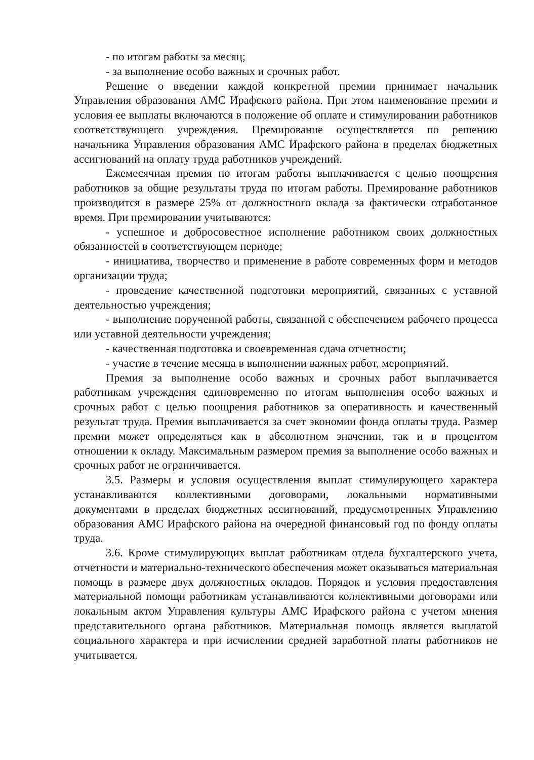- по итогам работы за месяц;
- за выполнение особо важных и срочных работ.
Решение о введении каждой конкретной премии принимает начальник Управления образования АМС Ирафского района. При этом наименование премии и условия ее выплаты включаются в положение об оплате и стимулировании работников соответствующего учреждения. Премирование осуществляется по решению начальника Управления образования АМС Ирафского района в пределах бюджетных ассигнований на оплату труда работников учреждений.
Ежемесячная премия по итогам работы выплачивается с целью поощрения работников за общие результаты труда по итогам работы. Премирование работников производится в размере 25% от должностного оклада за фактически отработанное время. При премировании учитываются:
- успешное и добросовестное исполнение работником своих должностных обязанностей в соответствующем периоде;
- инициатива, творчество и применение в работе современных форм и методов организации труда;
- проведение качественной подготовки мероприятий, связанных с уставной деятельностью учреждения;
- выполнение порученной работы, связанной с обеспечением рабочего процесса или уставной деятельности учреждения;
- качественная подготовка и своевременная сдача отчетности;
- участие в течение месяца в выполнении важных работ, мероприятий.
Премия за выполнение особо важных и срочных работ выплачивается работникам учреждения единовременно по итогам выполнения особо важных и срочных работ с целью поощрения работников за оперативность и качественный результат труда. Премия выплачивается за счет экономии фонда оплаты труда. Размер премии может определяться как в абсолютном значении, так и в процентом отношении к окладу. Максимальным размером премия за выполнение особо важных и срочных работ не ограничивается.
3.5. Размеры и условия осуществления выплат стимулирующего характера устанавливаются коллективными договорами, локальными нормативными документами в пределах бюджетных ассигнований, предусмотренных Управлению образования АМС Ирафского района на очередной финансовый год по фонду оплаты труда.
3.6. Кроме стимулирующих выплат работникам отдела бухгалтерского учета, отчетности и материально-технического обеспечения может оказываться материальная помощь в размере двух должностных окладов. Порядок и условия предоставления материальной помощи работникам устанавливаются коллективными договорами или локальным актом Управления культуры АМС Ирафского района с учетом мнения представительного органа работников. Материальная помощь является выплатой социального характера и при исчислении средней заработной платы работников не учитывается.